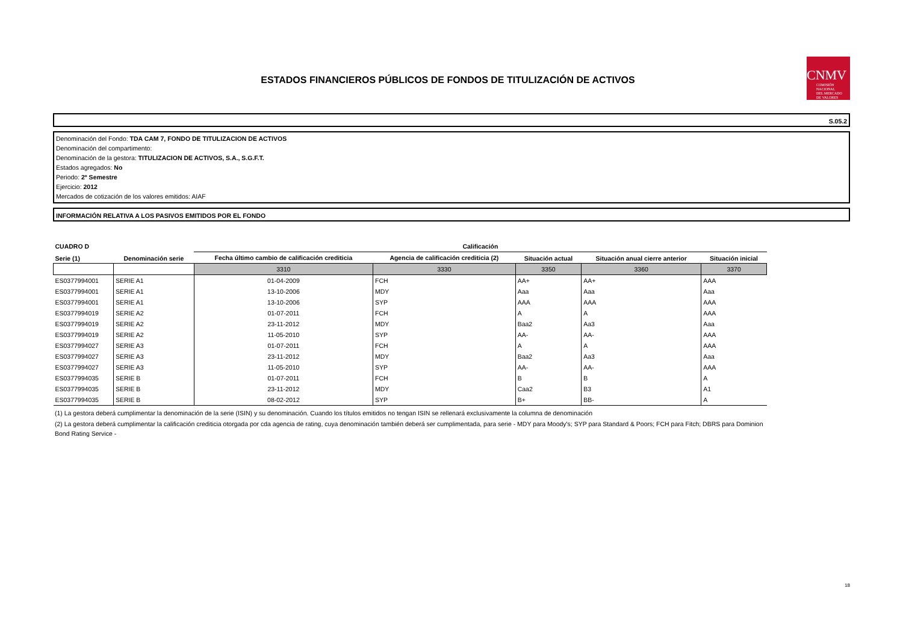ESTADOS FINANCIEROS PÚBLICOS DE FONDOS DE TITULIZACIÓN DE ACTIVOS
CNMV
COMISIÓN
NACIONAL
DEL MERCADO
DE VALORES
S.05.2
Denominación del Fondo: TDA CAM 7, FONDO DE TITULIZACION DE ACTIVOS
Denominación del compartimento:
Denominación de la gestora: TITULIZACION DE ACTIVOS, S.A., S.G.F.T.
Estados agregados: No
Periodo: 2º Semestre
Ejercicio: 2012
Mercados de cotización de los valores emitidos: AIAF
INFORMACIÓN RELATIVA A LOS PASIVOS EMITIDOS POR EL FONDO
| CUADRO D | | Calificación | | | | |
| --- | --- | --- | --- | --- | --- | --- |
| Serie (1) | Denominación serie | Fecha último cambio de calificación crediticia | Agencia de calificación crediticia (2) | Situación actual | Situación anual cierre anterior | Situación inicial |
| | | 3310 | 3330 | 3350 | 3360 | 3370 |
| ES0377994001 | SERIE A1 | 01-04-2009 | FCH | AA+ | AA+ | AAA |
| ES0377994001 | SERIE A1 | 13-10-2006 | MDY | Aaa | Aaa | Aaa |
| ES0377994001 | SERIE A1 | 13-10-2006 | SYP | AAA | AAA | AAA |
| ES0377994019 | SERIE A2 | 01-07-2011 | FCH | A | A | AAA |
| ES0377994019 | SERIE A2 | 23-11-2012 | MDY | Baa2 | Aa3 | Aaa |
| ES0377994019 | SERIE A2 | 11-05-2010 | SYP | AA- | AA- | AAA |
| ES0377994027 | SERIE A3 | 01-07-2011 | FCH | A | A | AAA |
| ES0377994027 | SERIE A3 | 23-11-2012 | MDY | Baa2 | Aa3 | Aaa |
| ES0377994027 | SERIE A3 | 11-05-2010 | SYP | AA- | AA- | AAA |
| ES0377994035 | SERIE B | 01-07-2011 | FCH | B | B | A |
| ES0377994035 | SERIE B | 23-11-2012 | MDY | Caa2 | B3 | A1 |
| ES0377994035 | SERIE B | 08-02-2012 | SYP | B+ | BB- | A |
(1) La gestora deberá cumplimentar la denominación de la serie (ISIN) y su denominación. Cuando los títulos emitidos no tengan ISIN se rellenará exclusivamente la columna de denominación
(2) La gestora deberá cumplimentar la calificación crediticia otorgada por cda agencia de rating, cuya denominación también deberá ser cumplimentada, para serie - MDY para Moody's; SYP para Standard & Poors; FCH para Fitch; DBRS para Dominion Bond Rating Service -
18